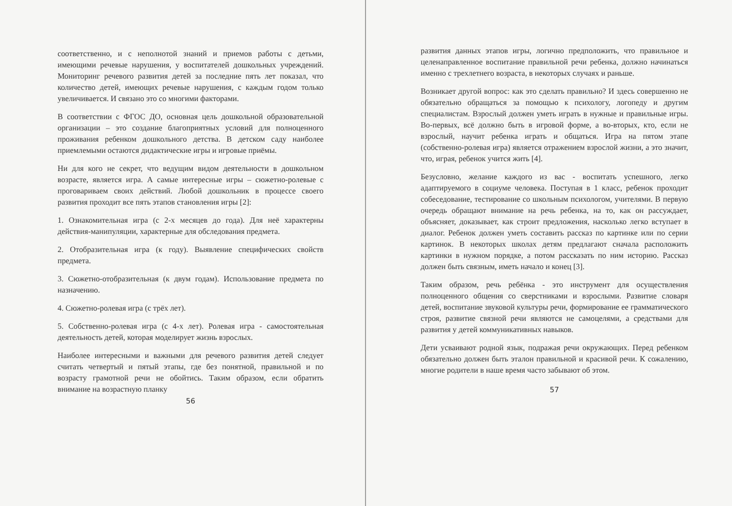соответственно, и с неполнотой знаний и приемов работы с детьми, имеющими речевые нарушения, у воспитателей дошкольных учреждений. Мониторинг речевого развития детей за последние пять лет показал, что количество детей, имеющих речевые нарушения, с каждым годом только увеличивается. И связано это со многими факторами.
В соответствии с ФГОС ДО, основная цель дошкольной образовательной организации – это создание благоприятных условий для полноценного проживания ребенком дошкольного детства. В детском саду наиболее приемлемыми остаются дидактические игры и игровые приёмы.
Ни для кого не секрет, что ведущим видом деятельности в дошкольном возрасте, является игра. А самые интересные игры – сюжетно-ролевые с проговариваем своих действий. Любой дошкольник в процессе своего развития проходит все пять этапов становления игры [2]:
1. Ознакомительная игра (с 2-х месяцев до года). Для неё характерны действия-манипуляции, характерные для обследования предмета.
2. Отобразительная игра (к году). Выявление специфических свойств предмета.
3. Сюжетно-отобразительная (к двум годам). Использование предмета по назначению.
4. Сюжетно-ролевая игра (с трёх лет).
5. Собственно-ролевая игра (с 4-х лет). Ролевая игра - самостоятельная деятельность детей, которая моделирует жизнь взрослых.
Наиболее интересными и важными для речевого развития детей следует считать четвертый и пятый этапы, где без понятной, правильной и по возрасту грамотной речи не обойтись. Таким образом, если обратить внимание на возрастную планку
56
развития данных этапов игры, логично предположить, что правильное и целенаправленное воспитание правильной речи ребенка, должно начинаться именно с трехлетнего возраста, в некоторых случаях и раньше.
Возникает другой вопрос: как это сделать правильно? И здесь совершенно не обязательно обращаться за помощью к психологу, логопеду и другим специалистам. Взрослый должен уметь играть в нужные и правильные игры. Во-первых, всё должно быть в игровой форме, а во-вторых, кто, если не взрослый, научит ребенка играть и общаться. Игра на пятом этапе (собственно-ролевая игра) является отражением взрослой жизни, а это значит, что, играя, ребенок учится жить [4].
Безусловно, желание каждого из вас - воспитать успешного, легко адаптируемого в социуме человека. Поступая в 1 класс, ребенок проходит собеседование, тестирование со школьным психологом, учителями. В первую очередь обращают внимание на речь ребенка, на то, как он рассуждает, объясняет, доказывает, как строит предложения, насколько легко вступает в диалог. Ребенок должен уметь составить рассказ по картинке или по серии картинок. В некоторых школах детям предлагают сначала расположить картинки в нужном порядке, а потом рассказать по ним историю. Рассказ должен быть связным, иметь начало и конец [3].
Таким образом, речь ребёнка - это инструмент для осуществления полноценного общения со сверстниками и взрослыми. Развитие словаря детей, воспитание звуковой культуры речи, формирование ее грамматического строя, развитие связной речи являются не самоцелями, а средствами для развития у детей коммуникативных навыков.
Дети усваивают родной язык, подражая речи окружающих. Перед ребенком обязательно должен быть эталон правильной и красивой речи. К сожалению, многие родители в наше время часто забывают об этом.
57